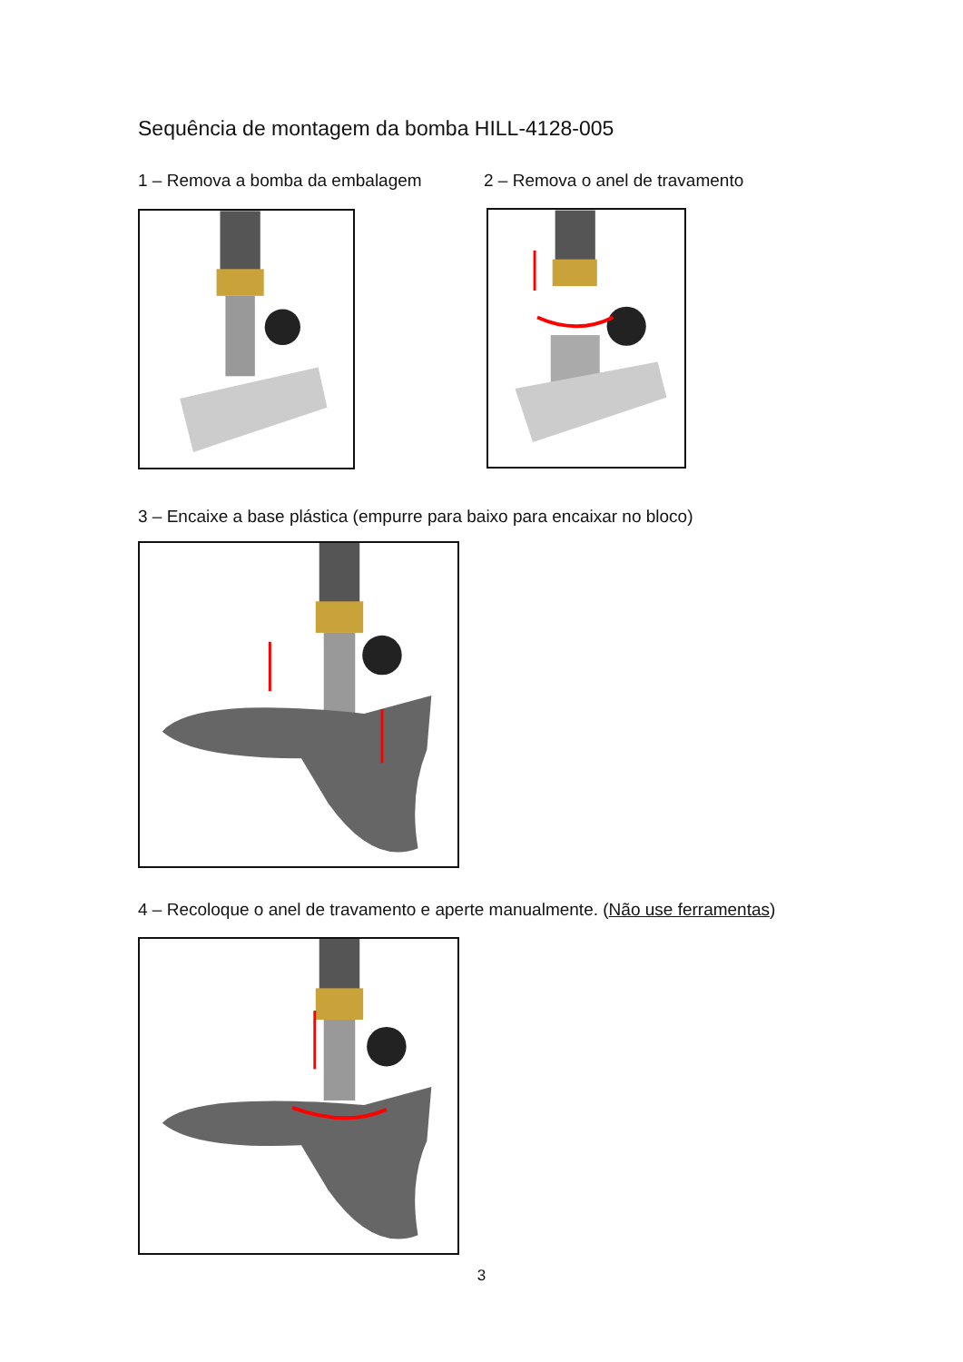Sequência de montagem da bomba HILL-4128-005
1 – Remova a bomba da embalagem
2 – Remova o anel de travamento
3 – Encaixe a base plástica (empurre para baixo para encaixar no bloco)
4 – Recoloque o anel de travamento e aperte manualmente. (Não use ferramentas)
3